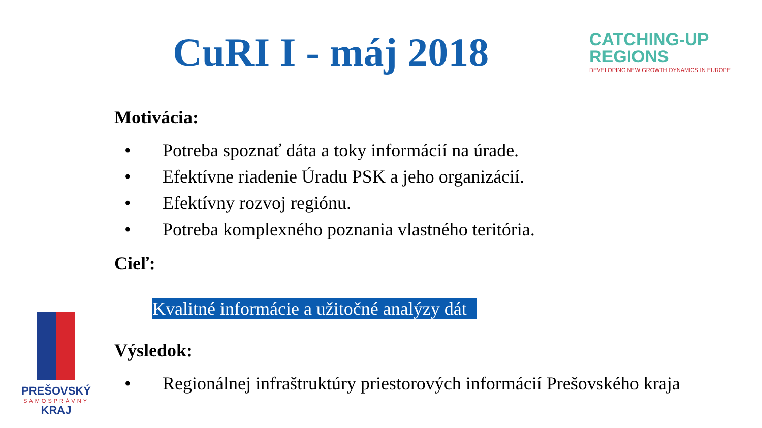CuRI I - máj 2018
CATCHING-UP
REGIONS
DEVELOPING NEW GROWTH DYNAMICS IN EUROPE
Motivácia:
• Potreba spoznať dáta a toky informácií na úrade.
• Efektívne riadenie Úradu PSK a jeho organizácií.
• Efektívny rozvoj regiónu.
• Potreba komplexného poznania vlastného teritória.
Cieľ:
Kvalitné informácie a užitočné analýzy dát
Výsledok:
• Regionálnej infraštruktúry priestorových informácií Prešovského kraja
PREŠOVSKÝ
SAMOSPRÁVNY
KRAJ